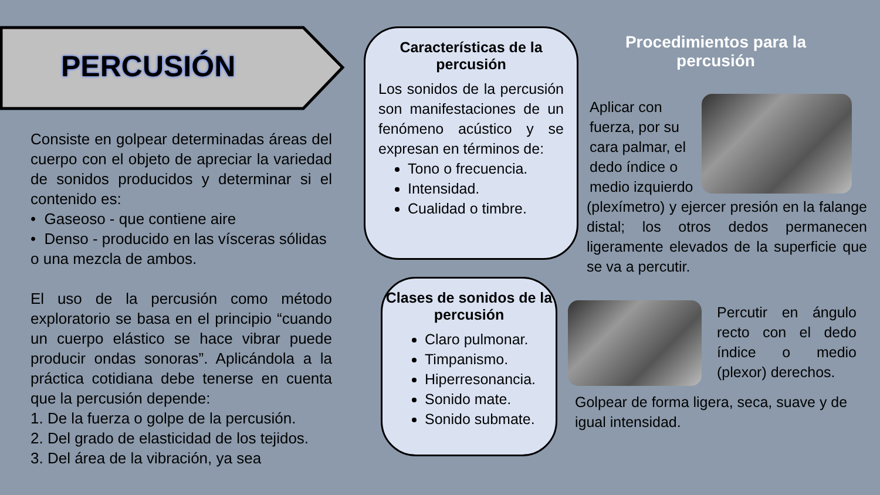PERCUSIÓN
Consiste en golpear determinadas áreas del cuerpo con el objeto de apreciar la variedad de sonidos producidos y determinar si el contenido es:
• Gaseoso - que contiene aire
• Denso - producido en las vísceras sólidas
o una mezcla de ambos.
El uso de la percusión como método exploratorio se basa en el principio “cuando un cuerpo elástico se hace vibrar puede producir ondas sonoras”. Aplicándola a la práctica cotidiana debe tenerse en cuenta que la percusión depende:
1. De la fuerza o golpe de la percusión.
2. Del grado de elasticidad de los tejidos.
3. Del área de la vibración, ya sea
Características de la percusión
Los sonidos de la percusión son manifestaciones de un fenómeno acústico y se expresan en términos de:
Tono o frecuencia.
Intensidad.
Cualidad o timbre.
Clases de sonidos de la percusión
Claro pulmonar.
Timpanismo.
Hiperresonancia.
Sonido mate.
Sonido submate.
Procedimientos para la percusión
Aplicar con fuerza, por su cara palmar, el dedo índice o medio izquierdo
(plexímetro) y ejercer presión en la falange distal; los otros dedos permanecen ligeramente elevados de la superficie que se va a percutir.
Percutir en ángulo recto con el dedo índice o medio (plexor) derechos.
Golpear de forma ligera, seca, suave y de igual intensidad.